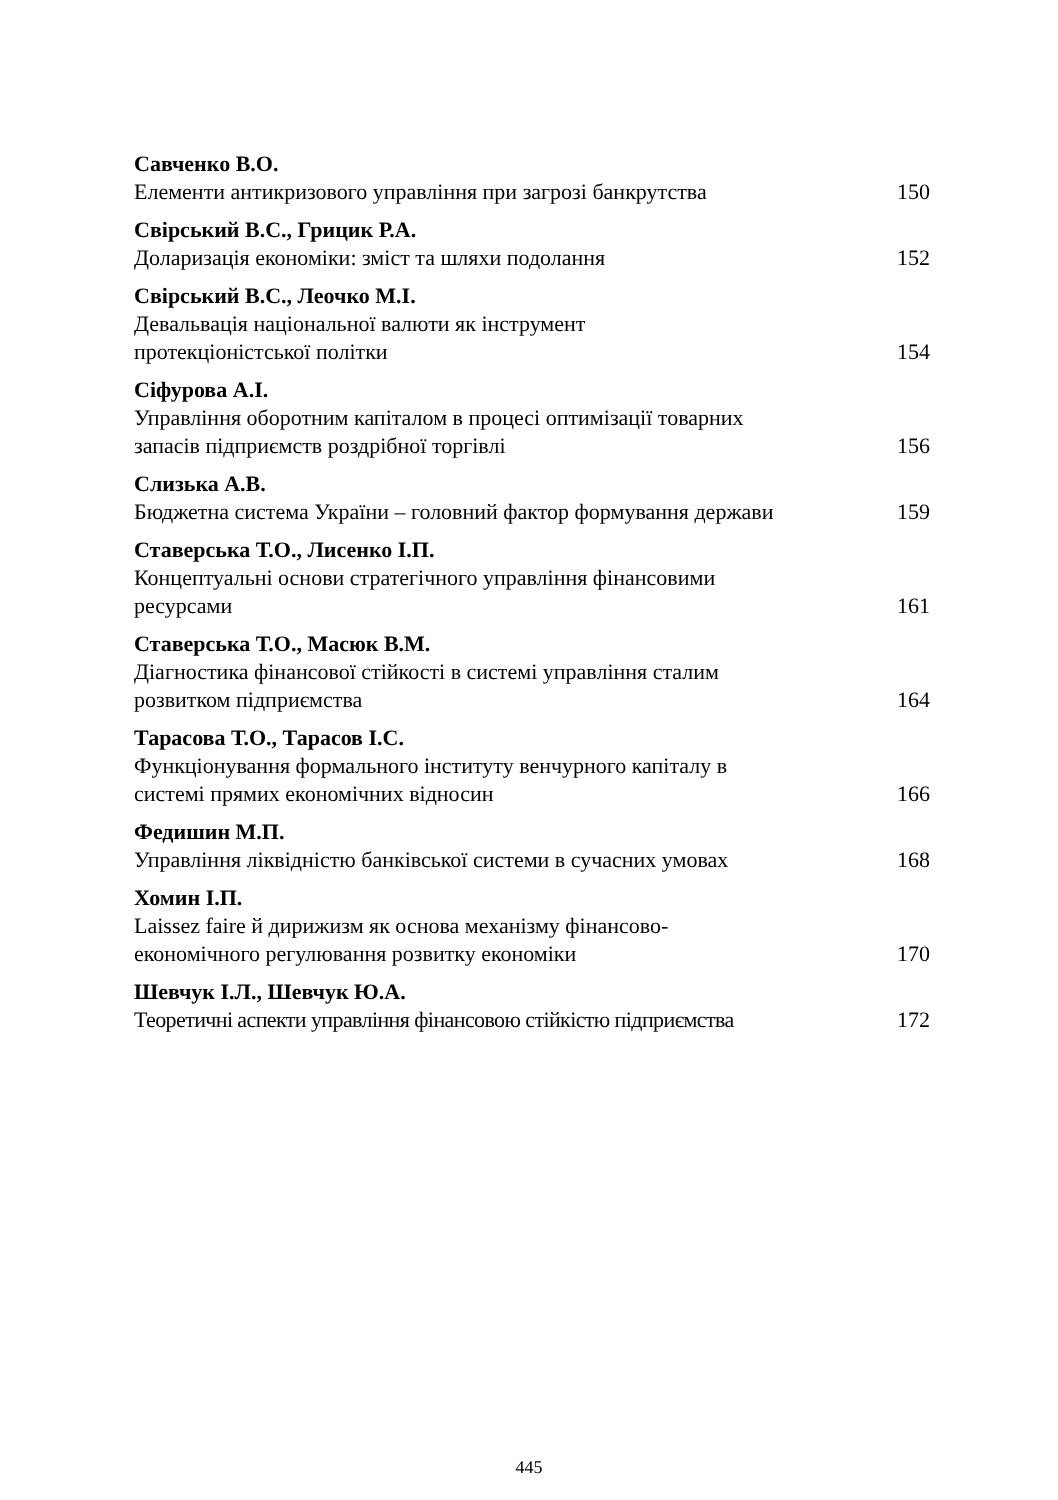Савченко В.О.
Елементи антикризового управління при загрозі банкрутства 150
Свірський В.С., Грицик Р.А.
Доларизація економіки: зміст та шляхи подолання 152
Свірський В.С., Леочко М.І.
Девальвація національної валюти як інструмент
протекціоністської політки 154
Сіфурова А.І.
Управління оборотним капіталом в процесі оптимізації товарних
запасів підприємств роздрібної торгівлі 156
Слизька А.В.
Бюджетна система України – головний фактор формування держави 159
Ставерська Т.О., Лисенко І.П.
Концептуальні основи стратегічного управління фінансовими
ресурсами 161
Ставерська Т.О., Масюк В.М.
Діагностика фінансової стійкості в системі управління сталим
розвитком підприємства 164
Тарасова Т.О., Тарасов І.С.
Функціонування формального інституту венчурного капіталу в
системі прямих економічних відносин 166
Федишин М.П.
Управління ліквідністю банківської системи в сучасних умовах 168
Хомин І.П.
Laissez faire й дирижизм як основа механізму фінансово-
економічного регулювання розвитку економіки 170
Шевчук І.Л., Шевчук Ю.А.
Теоретичні аспекти управління фінансовою стійкістю підприємства 172
445